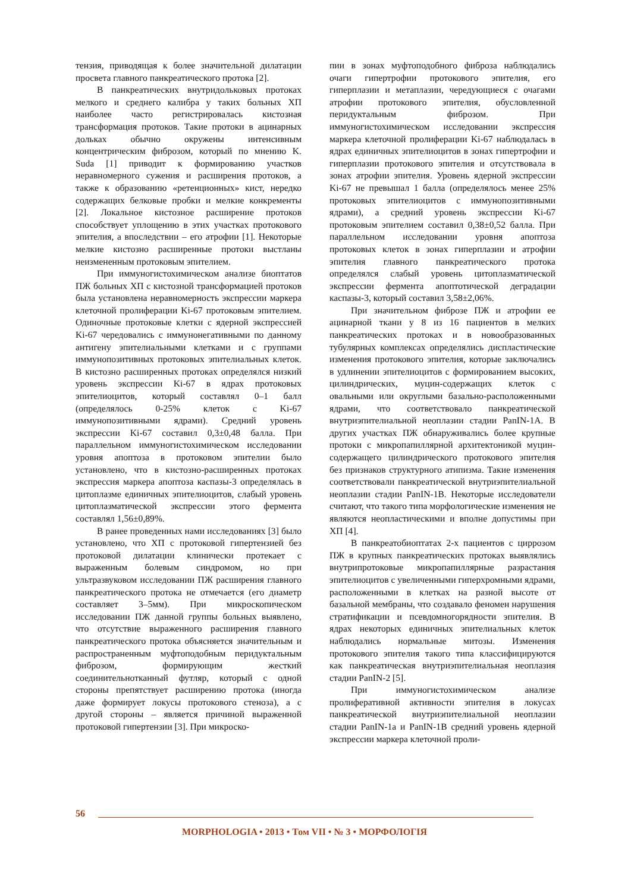тензия, приводящая к более значительной дилатации просвета главного панкреатического протока [2].
В панкреатических внутридольковых протоках мелкого и среднего калибра у таких больных ХП наиболее часто регистрировалась кистозная трансформация протоков. Такие протоки в ацинарных дольках обычно окружены интенсивным концентрическим фиброзом, который по мнению K. Suda [1] приводит к формированию участков неравномерного сужения и расширения протоков, а также к образованию «ретенционных» кист, нередко содержащих белковые пробки и мелкие конкременты [2]. Локальное кистозное расширение протоков способствует уплощению в этих участках протокового эпителия, а впоследствии – его атрофии [1]. Некоторые мелкие кистозно расширенные протоки выстланы неизмененным протоковым эпителием.
При иммуногистохимическом анализе биоптатов ПЖ больных ХП с кистозной трансформацией протоков была установлена неравномерность экспрессии маркера клеточной пролиферации Ki-67 протоковым эпителием. Одиночные протоковые клетки с ядерной экспрессией Ki-67 чередовались с иммунонегативными по данному антигену эпителиальными клетками и с группами иммунопозитивных протоковых эпителиальных клеток. В кистозно расширенных протоках определялся низкий уровень экспрессии Ki-67 в ядрах протоковых эпителиоцитов, который составлял 0–1 балл (определялось 0-25% клеток с Ki-67 иммунопозитивными ядрами). Средний уровень экспрессии Ki-67 составил 0,3±0,48 балла. При параллельном иммуногистохимическом исследовании уровня апоптоза в протоковом эпителии было установлено, что в кистозно-расширенных протоках экспрессия маркера апоптоза каспазы-3 определялась в цитоплазме единичных эпителиоцитов, слабый уровень цитоплазматической экспрессии этого фермента составлял 1,56±0,89%.
В ранее проведенных нами исследованиях [3] было установлено, что ХП с протоковой гипертензией без протоковой дилатации клинически протекает с выраженным болевым синдромом, но при ультразвуковом исследовании ПЖ расширения главного панкреатического протока не отмечается (его диаметр составляет 3–5мм). При микроскопическом исследовании ПЖ данной группы больных выявлено, что отсутствие выраженного расширения главного панкреатического протока объясняется значительным и распространенным муфтоподобным перидуктальным фиброзом, формирующим жесткий соединительнотканный футляр, который с одной стороны препятствует расширению протока (иногда даже формирует локусы протокового стеноза), а с другой стороны – является причиной выраженной протоковой гипертензии [3]. При микроско-
пии в зонах муфтоподобного фиброза наблюдались очаги гипертрофии протокового эпителия, его гиперплазии и метаплазии, чередующиеся с очагами атрофии протокового эпителия, обусловленной перидуктальным фиброзом. При иммуногистохимическом исследовании экспрессия маркера клеточной пролиферации Ki-67 наблюдалась в ядрах единичных эпителиоцитов в зонах гипертрофии и гиперплазии протокового эпителия и отсутствовала в зонах атрофии эпителия. Уровень ядерной экспрессии Ki-67 не превышал 1 балла (определялось менее 25% протоковых эпителиоцитов с иммунопозитивными ядрами), а средний уровень экспрессии Ki-67 протоковым эпителием составил 0,38±0,52 балла. При параллельном исследовании уровня апоптоза протоковых клеток в зонах гиперплазии и атрофии эпителия главного панкреатического протока определялся слабый уровень цитоплазматической экспрессии фермента апоптотической деградации каспазы-3, который составил 3,58±2,06%.
При значительном фиброзе ПЖ и атрофии ее ацинарной ткани у 8 из 16 пациентов в мелких панкреатических протоках и в новообразованных тубулярных комплексах определялись диспластические изменения протокового эпителия, которые заключались в удлинении эпителиоцитов с формированием высоких, цилиндрических, муцин-содержащих клеток с овальными или округлыми базально-расположенными ядрами, что соответствовало панкреатической внутриэпителиальной неоплазии стадии PanIN-1A. В других участках ПЖ обнаруживались более крупные протоки с микропапиллярной архитектоникой муцин-содержащего цилиндрического протокового эпителия без признаков структурного атипизма. Такие изменения соответствовали панкреатической внутриэпителиальной неоплазии стадии PanIN-1B. Некоторые исследователи считают, что такого типа морфологические изменения не являются неопластическими и вполне допустимы при ХП [4].
В панкреатобиоптатах 2-х пациентов с циррозом ПЖ в крупных панкреатических протоках выявлялись внутрипротоковые микропапиллярные разрастания эпителиоцитов с увеличенными гиперхромными ядрами, расположенными в клетках на разной высоте от базальной мембраны, что создавало феномен нарушения стратификации и псевдомногорядности эпителия. В ядрах некоторых единичных эпителиальных клеток наблюдались нормальные митозы. Изменения протокового эпителия такого типа классифицируются как панкреатическая внутриэпителиальная неоплазия стадии PanIN-2 [5].
При иммуногистохимическом анализе пролиферативной активности эпителия в локусах панкреатической внутриэпителиальной неоплазии стадии PanIN-1а и PanIN-1B средний уровень ядерной экспрессии маркера клеточной проли-
56
MORPHOLOGIA • 2013 • Том VII • № 3 • МОРФОЛОГІЯ